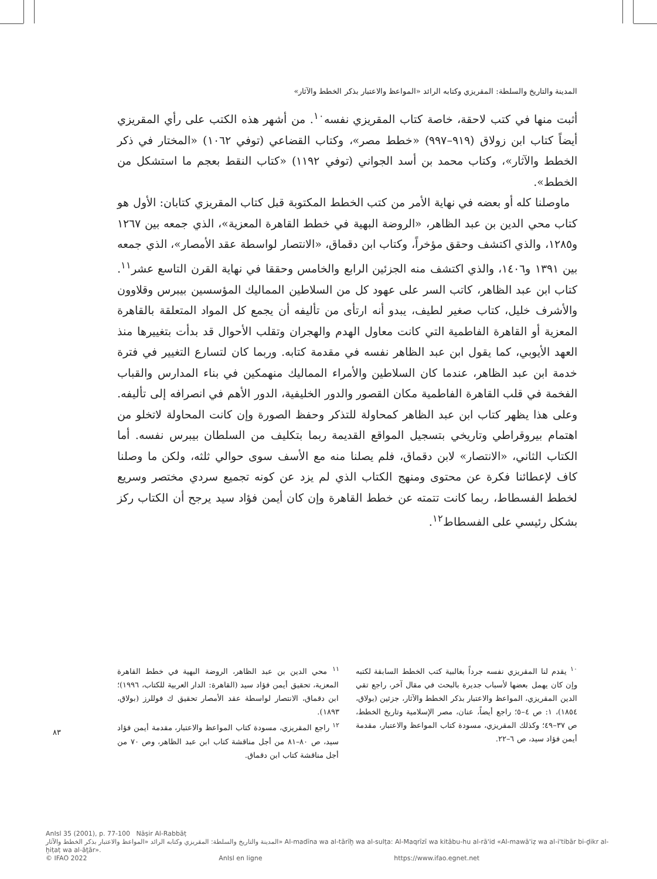المدينة والتاريخ والسلطة: المقريزي وكتابه الرائد «المواعظ والاعتبار بذكر الخطط والآثار»
أثبت منها في كتب لاحقة، خاصة كتاب المقريزي نفسه<sup>١٠</sup>. من أشهر هذه الكتب على رأي المقريزي أيضاً كتاب ابن زولاق (٩١٩–٩٩٧) «خطط مصر»، وكتاب القضاعي (توفي ١٠٦٢) «المختار في ذكر الخطط والآثار»، وكتاب محمد بن أسد الجواني (توفي ١١٩٢) «كتاب النقط بعجم ما استشكل من الخطط».
ماوصلنا كله أو بعضه في نهاية الأمر من كتب الخطط المكتوبة قبل كتاب المقريزي كتابان: الأول هو كتاب محي الدين بن عبد الظاهر، «الروضة البهية في خطط القاهرة المعزية»، الذي جمعه بين ١٢٦٧ و١٢٨٥، والذي اكتشف وحقق مؤخراً، وكتاب ابن دقماق، «الانتصار لواسطة عقد الأمصار»، الذي جمعه بين ١٣٩١ و١٤٠٦، والذي اكتشف منه الجزئين الرابع والخامس وحققا في نهاية القرن التاسع عشر<sup>١١</sup>. كتاب ابن عبد الظاهر، كاتب السر على عهود كل من السلاطين المماليك المؤسسين بيبرس وقلاوون والأشرف خليل، كتاب صغير لطيف، يبدو أنه ارتأى من تأليفه أن يجمع كل المواد المتعلقة بالقاهرة المعزية أو القاهرة الفاطمية التي كانت معاول الهدم والهجران وتقلب الأحوال قد بدأت بتغييرها منذ العهد الأيوبي، كما يقول ابن عبد الظاهر نفسه في مقدمة كتابه. وربما كان لتسارع التغيير في فترة خدمة ابن عبد الظاهر، عندما كان السلاطين والأمراء المماليك منهمكين في بناء المدارس والقباب الفخمة في قلب القاهرة الفاطمية مكان القصور والدور الخليفية، الدور الأهم في انصرافه إلى تأليفه. وعلى هذا يظهر كتاب ابن عبد الظاهر كمحاولة للتذكر وحفظ الصورة وإن كانت المحاولة لاتخلو من اهتمام بيروقراطي وتاريخي بتسجيل المواقع القديمة ربما بتكليف من السلطان بيبرس نفسه. أما الكتاب الثاني، «الانتصار» لابن دقماق، فلم يصلنا منه مع الأسف سوى حوالي ثلثه، ولكن ما وصلنا كاف لإعطائنا فكرة عن محتوى ومنهج الكتاب الذي لم يزد عن كونه تجميع سردي مختصر وسريع لخطط الفسطاط، ربما كانت تتمته عن خطط القاهرة وإن كان أيمن فؤاد سيد يرجح أن الكتاب ركز بشكل رئيسي على الفسطاط<sup>١٢</sup>.
<sup>١٠</sup> يقدم لنا المقريزي نفسه جرداً بغالبية كتب الخطط السابقة لكتبه وإن كان يهمل بعضها لأسباب جديرة بالبحث في مقال آخر، راجع تقي الدين المقريزي، المواعظ والاعتبار بذكر الخطط والآثار، جزئين (بولاق، ١٨٥٤)، ١: ص ٤–٥؛ راجع أيضاً، عنان، مصر الإسلامية وتاريخ الخطط، ص ٣٧–٤٩؛ وكذلك المقريزي، مسودة كتاب المواعظ والاعتبار، مقدمة أيمن فؤاد سيد، ص ٦–٢٢.
<sup>١١</sup> محي الدين بن عبد الظاهر، الروضة البهية في خطط القاهرة المعزية، تحقيق أيمن فؤاد سيد (القاهرة: الدار العربية للكتاب، ١٩٩٦)؛ ابن دقماق، الانتصار لواسطة عقد الأمصار تحقيق ك فوللرز (بولاق، ١٨٩٣).
<sup>١٢</sup> راجع المقريزي، مسودة كتاب المواعظ والاعتبار، مقدمة أيمن فؤاد سيد، ص ٨٠–٨١ من أجل مناقشة كتاب ابن عبد الظاهر، وص ٧٠ من أجل مناقشة كتاب ابن دقماق.
٨٣
AnIsl 35 (2001), p. 77-100 Nāṣir Al-Rabbāṭ
المدينة والتاريخ والسلطة: المقريزي وكتابه الرائد «المواعظ والاعتبار بذكر الخطط والآثار» Al-madīna wa al-tārīḫ wa al-sulṭa: Al-Maqrīzī wa kitābu-hu al-rā'id «Al-mawā'iẓ wa al-i'tibār bi-ḏikr al-ḫiṭaṭ wa al-āṯār».
© IFAO 2022 AnIsl en ligne https://www.ifao.egnet.net